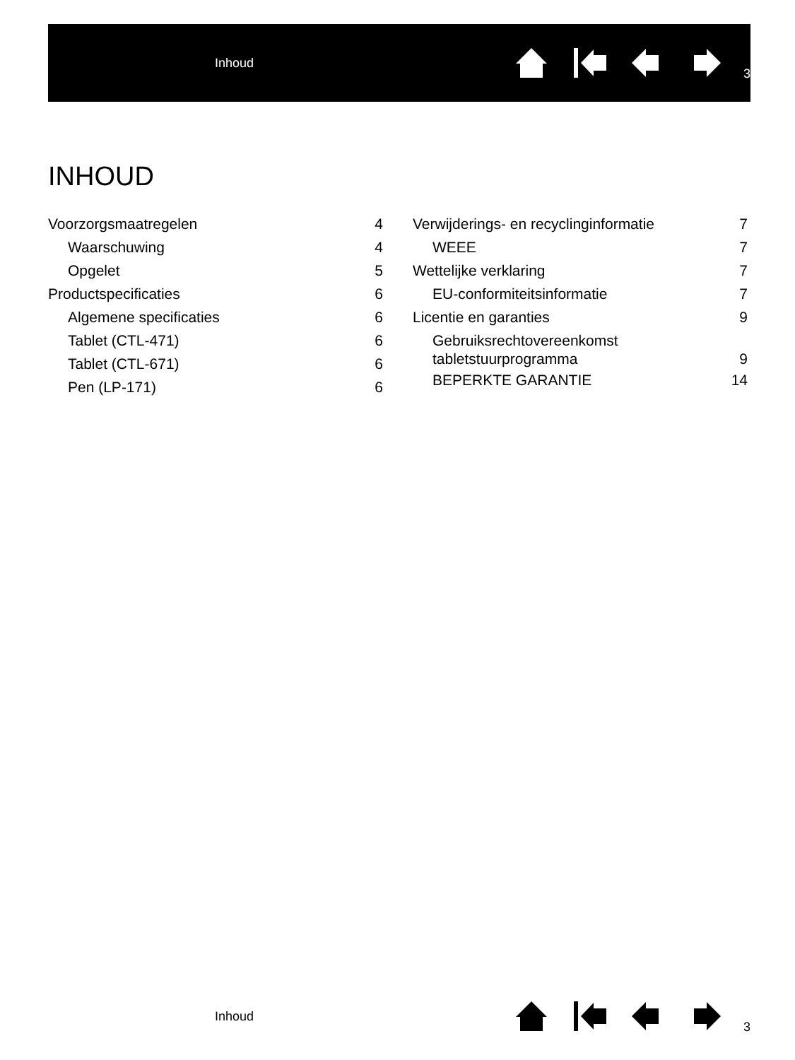Inhoud
3
INHOUD
Voorzorgsmaatregelen 4
Waarschuwing 4
Opgelet 5
Productspecificaties 6
Algemene specificaties 6
Tablet (CTL-471) 6
Tablet (CTL-671) 6
Pen (LP-171) 6
Verwijderings- en recyclinginformatie 7
WEEE 7
Wettelijke verklaring 7
EU-conformiteitsinformatie 7
Licentie en garanties 9
Gebruiksrechtovereenkomst
tabletstuurprogramma 9
BEPERKTE GARANTIE 14
Inhoud
3